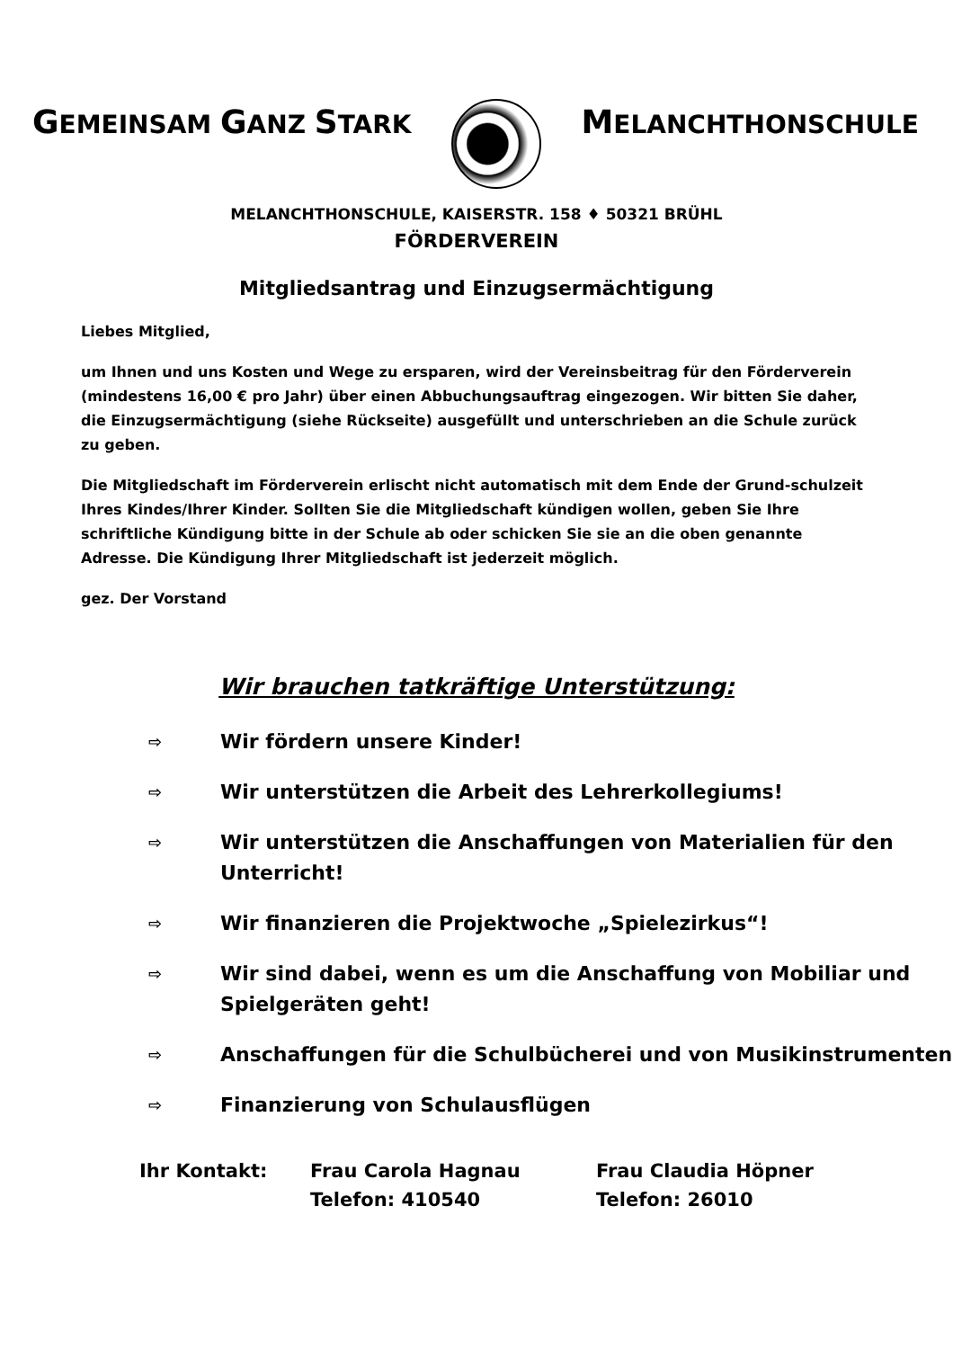GEMEINSAM GANZ STARK
MELANCHTHONSCHULE
MELANCHTHONSCHULE, KAISERSTR. 158 ♦ 50321 BRÜHL
FÖRDERVEREIN
Mitgliedsantrag und Einzugsermächtigung
Liebes Mitglied,
um Ihnen und uns Kosten und Wege zu ersparen, wird der Vereinsbeitrag für den Förderverein (mindestens 16,00 € pro Jahr) über einen Abbuchungsauftrag eingezogen. Wir bitten Sie daher, die Einzugsermächtigung (siehe Rückseite) ausgefüllt und unterschrieben an die Schule zurück zu geben.
Die Mitgliedschaft im Förderverein erlischt nicht automatisch mit dem Ende der Grund-schulzeit Ihres Kindes/Ihrer Kinder. Sollten Sie die Mitgliedschaft kündigen wollen, geben Sie Ihre schriftliche Kündigung bitte in der Schule ab oder schicken Sie sie an die oben genannte Adresse. Die Kündigung Ihrer Mitgliedschaft ist jederzeit möglich.
gez. Der Vorstand
Wir brauchen tatkräftige Unterstützung:
⇨
Wir fördern unsere Kinder!
⇨
Wir unterstützen die Arbeit des Lehrerkollegiums!
⇨
Wir unterstützen die Anschaffungen von Materialien für den Unterricht!
⇨
Wir finanzieren die Projektwoche „Spielezirkus“!
⇨
Wir sind dabei, wenn es um die Anschaffung von Mobiliar und Spielgeräten geht!
⇨
Anschaffungen für die Schulbücherei und von Musikinstrumenten
⇨
Finanzierung von Schulausflügen
Ihr Kontakt: Frau Carola Hagnau
Telefon: 410540
Frau Claudia Höpner
Telefon: 26010